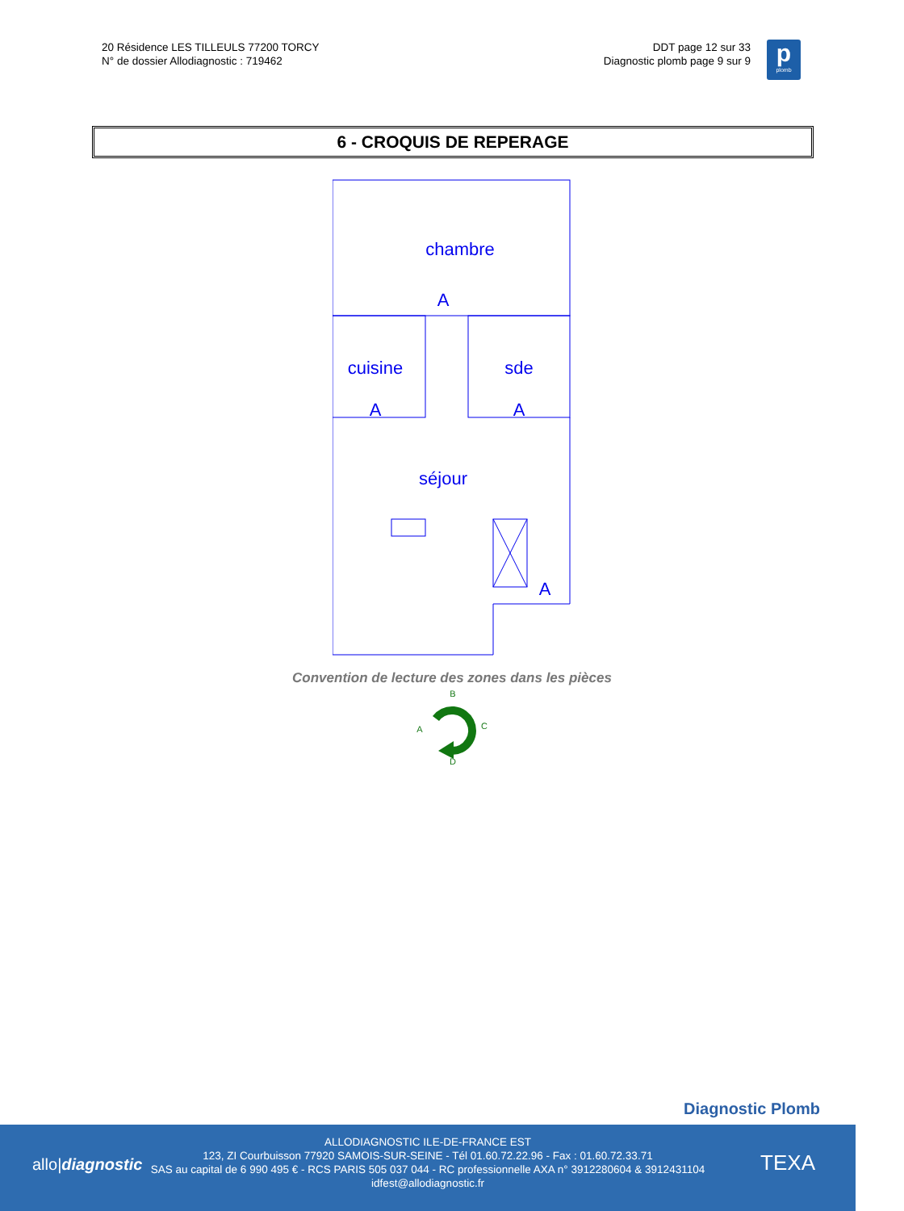20 Résidence LES TILLEULS 77200 TORCY
N° de dossier Allodiagnostic : 719462
DDT page 12 sur 33
Diagnostic plomb page 9 sur 9
p
plomb
6 - CROQUIS DE REPERAGE
chambre
A
cuisine
A
sde
A
séjour
A
Convention de lecture des zones dans les pièces
B
A
C
D
Diagnostic Plomb
allo|diagnostic
ALLODIAGNOSTIC ILE-DE-FRANCE EST
123, ZI Courbuisson 77920 SAMOIS-SUR-SEINE - Tél 01.60.72.22.96 - Fax : 01.60.72.33.71
SAS au capital de 6 990 495 € - RCS PARIS 505 037 044 - RC professionnelle AXA n° 3912280604 & 3912431104
idfest@allodiagnostic.fr
TEXA